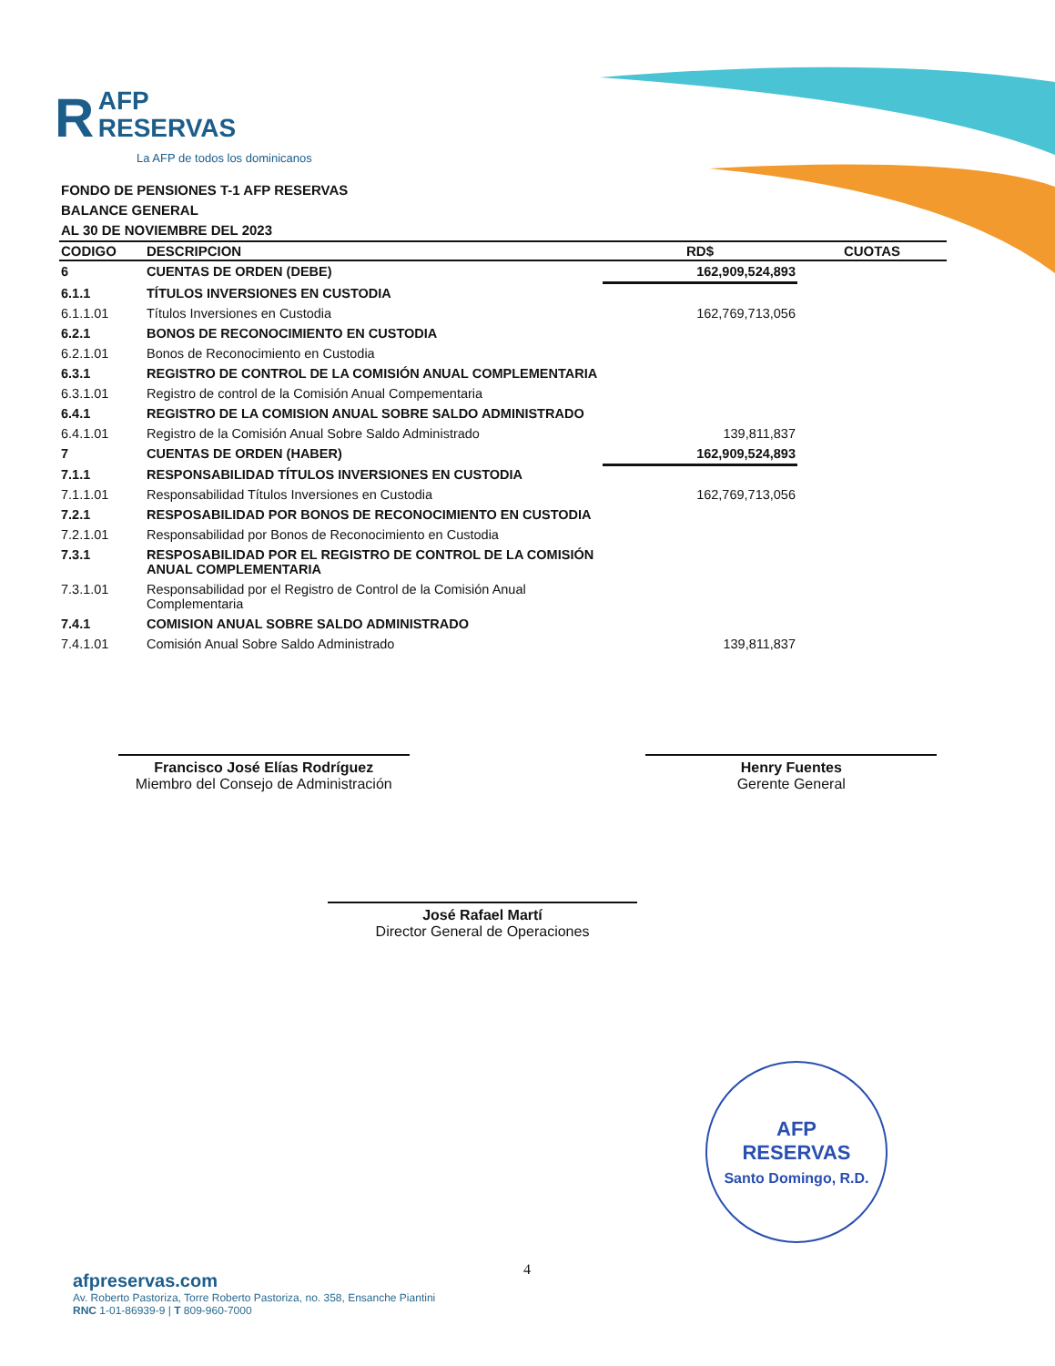R AFP
RESERVAS
La AFP de todos los dominicanos
FONDO DE PENSIONES T-1 AFP RESERVAS
BALANCE GENERAL
AL 30 DE NOVIEMBRE DEL 2023
| CODIGO | DESCRIPCION | RD$ | CUOTAS |
| --- | --- | --- | --- |
| 6 | CUENTAS DE ORDEN (DEBE) | 162,909,524,893 | |
| 6.1.1 | TÍTULOS INVERSIONES EN CUSTODIA | | |
| 6.1.1.01 | Títulos Inversiones en Custodia | 162,769,713,056 | |
| 6.2.1 | BONOS DE RECONOCIMIENTO EN CUSTODIA | | |
| 6.2.1.01 | Bonos de Reconocimiento en Custodia | | |
| 6.3.1 | REGISTRO DE CONTROL DE LA COMISIÓN ANUAL COMPLEMENTARIA | | |
| 6.3.1.01 | Registro de control de la Comisión Anual Compementaria | | |
| 6.4.1 | REGISTRO DE LA COMISION ANUAL SOBRE SALDO ADMINISTRADO | | |
| 6.4.1.01 | Registro de la Comisión Anual Sobre Saldo Administrado | 139,811,837 | |
| 7 | CUENTAS DE ORDEN (HABER) | 162,909,524,893 | |
| 7.1.1 | RESPONSABILIDAD TÍTULOS INVERSIONES EN CUSTODIA | | |
| 7.1.1.01 | Responsabilidad Títulos Inversiones en Custodia | 162,769,713,056 | |
| 7.2.1 | RESPOSABILIDAD POR BONOS DE RECONOCIMIENTO EN CUSTODIA | | |
| 7.2.1.01 | Responsabilidad por Bonos de Reconocimiento en Custodia | | |
| 7.3.1 | RESPOSABILIDAD POR EL REGISTRO DE CONTROL DE LA COMISIÓN ANUAL COMPLEMENTARIA | | |
| 7.3.1.01 | Responsabilidad por el Registro de Control de la Comisión Anual Complementaria | | |
| 7.4.1 | COMISION ANUAL SOBRE SALDO ADMINISTRADO | | |
| 7.4.1.01 | Comisión Anual Sobre Saldo Administrado | 139,811,837 | |
Francisco José Elías Rodríguez
Miembro del Consejo de Administración
Henry Fuentes
Gerente General
José Rafael Martí
Director General de Operaciones
AFP
RESERVAS
Santo Domingo, R.D.
4
afpreservas.com
Av. Roberto Pastoriza, Torre Roberto Pastoriza, no. 358, Ensanche Piantini
RNC 1-01-86939-9 | T 809-960-7000